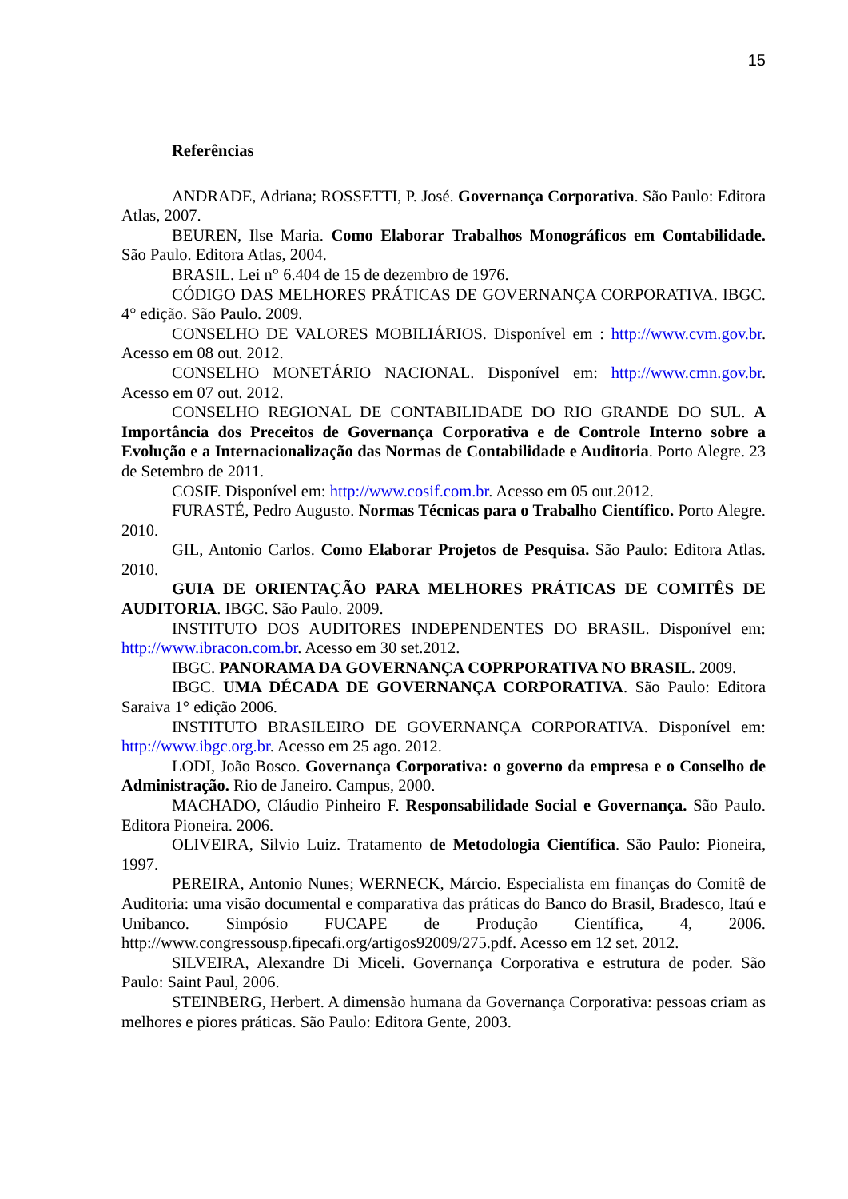15
Referências
ANDRADE, Adriana; ROSSETTI, P. José. Governança Corporativa. São Paulo: Editora Atlas, 2007.
BEUREN, Ilse Maria. Como Elaborar Trabalhos Monográficos em Contabilidade. São Paulo. Editora Atlas, 2004.
BRASIL. Lei n° 6.404 de 15 de dezembro de 1976.
CÓDIGO DAS MELHORES PRÁTICAS DE GOVERNANÇA CORPORATIVA. IBGC. 4° edição. São Paulo. 2009.
CONSELHO DE VALORES MOBILIÁRIOS. Disponível em : http://www.cvm.gov.br. Acesso em 08 out. 2012.
CONSELHO MONETÁRIO NACIONAL. Disponível em: http://www.cmn.gov.br. Acesso em 07 out. 2012.
CONSELHO REGIONAL DE CONTABILIDADE DO RIO GRANDE DO SUL. A Importância dos Preceitos de Governança Corporativa e de Controle Interno sobre a Evolução e a Internacionalização das Normas de Contabilidade e Auditoria. Porto Alegre. 23 de Setembro de 2011.
COSIF. Disponível em: http://www.cosif.com.br. Acesso em 05 out.2012.
FURASTÉ, Pedro Augusto. Normas Técnicas para o Trabalho Científico. Porto Alegre. 2010.
GIL, Antonio Carlos. Como Elaborar Projetos de Pesquisa. São Paulo: Editora Atlas. 2010.
GUIA DE ORIENTAÇÃO PARA MELHORES PRÁTICAS DE COMITÊS DE AUDITORIA. IBGC. São Paulo. 2009.
INSTITUTO DOS AUDITORES INDEPENDENTES DO BRASIL. Disponível em: http://www.ibracon.com.br. Acesso em 30 set.2012.
IBGC. PANORAMA DA GOVERNANÇA COPRPORATIVA NO BRASIL. 2009.
IBGC. UMA DÉCADA DE GOVERNANÇA CORPORATIVA. São Paulo: Editora Saraiva 1° edição 2006.
INSTITUTO BRASILEIRO DE GOVERNANÇA CORPORATIVA. Disponível em: http://www.ibgc.org.br. Acesso em 25 ago. 2012.
LODI, João Bosco. Governança Corporativa: o governo da empresa e o Conselho de Administração. Rio de Janeiro. Campus, 2000.
MACHADO, Cláudio Pinheiro F. Responsabilidade Social e Governança. São Paulo. Editora Pioneira. 2006.
OLIVEIRA, Silvio Luiz. Tratamento de Metodologia Científica. São Paulo: Pioneira, 1997.
PEREIRA, Antonio Nunes; WERNECK, Márcio. Especialista em finanças do Comitê de Auditoria: uma visão documental e comparativa das práticas do Banco do Brasil, Bradesco, Itaú e Unibanco. Simpósio FUCAPE de Produção Científica, 4, 2006. http://www.congressousp.fipecafi.org/artigos92009/275.pdf. Acesso em 12 set. 2012.
SILVEIRA, Alexandre Di Miceli. Governança Corporativa e estrutura de poder. São Paulo: Saint Paul, 2006.
STEINBERG, Herbert. A dimensão humana da Governança Corporativa: pessoas criam as melhores e piores práticas. São Paulo: Editora Gente, 2003.